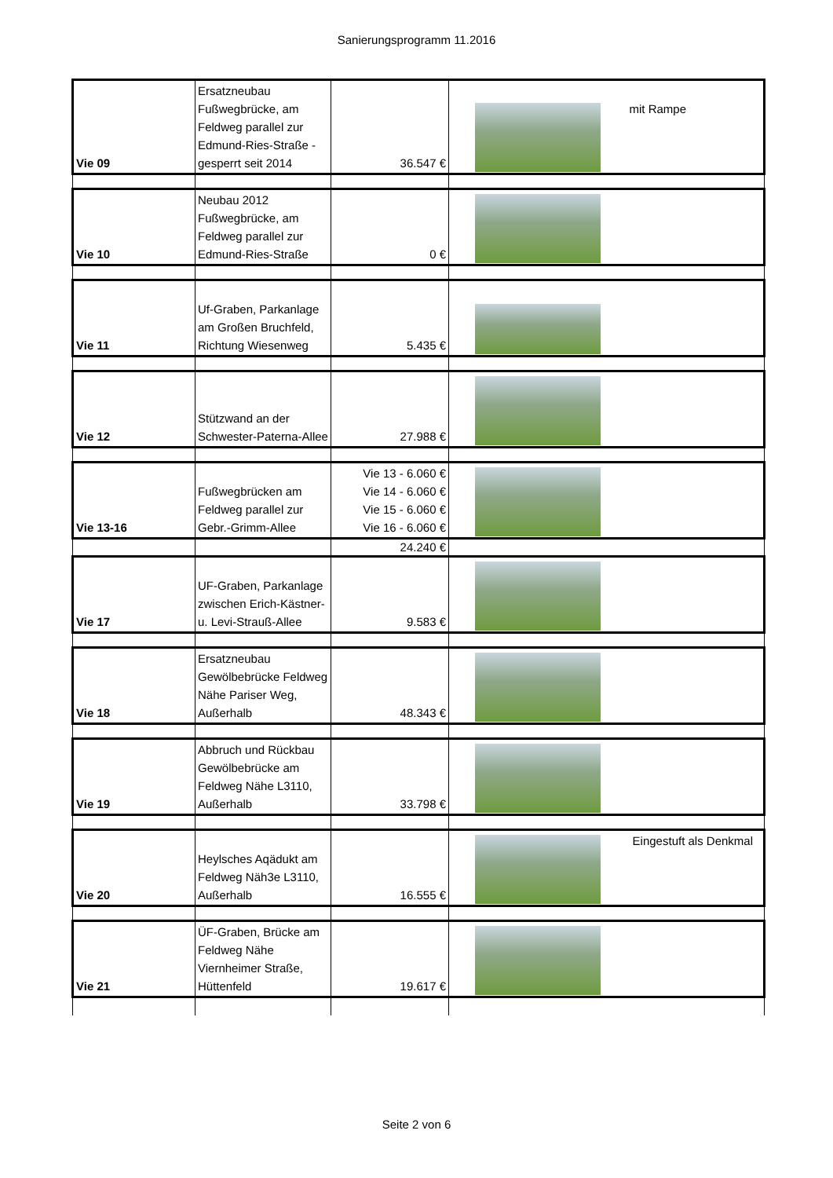Sanierungsprogramm 11.2016
| Vie 09 | Ersatzneubau Fußwegbrücke, am Feldweg parallel zur Edmund-Ries-Straße - gesperrt seit 2014 | 36.547 € | mit Rampe |
| Vie 10 | Neubau 2012 Fußwegbrücke, am Feldweg parallel zur Edmund-Ries-Straße | 0 € | |
| Vie 11 | Uf-Graben, Parkanlage am Großen Bruchfeld, Richtung Wiesenweg | 5.435 € | |
| Vie 12 | Stützwand an der Schwester-Paterna-Allee | 27.988 € | |
| Vie 13-16 | Fußwegbrücken am Feldweg parallel zur Gebr.-Grimm-Allee | Vie 13 - 6.060 € Vie 14 - 6.060 € Vie 15 - 6.060 € Vie 16 - 6.060 € | |
| | | 24.240 € | |
| Vie 17 | UF-Graben, Parkanlage zwischen Erich-Kästner-u. Levi-Strauß-Allee | 9.583 € | |
| Vie 18 | Ersatzneubau Gewölbebrücke Feldweg Nähe Pariser Weg, Außerhalb | 48.343 € | |
| Vie 19 | Abbruch und Rückbau Gewölbebrücke am Feldweg Nähe L3110, Außerhalb | 33.798 € | |
| Vie 20 | Heylsches Aqädukt am Feldweg Näh3e L3110, Außerhalb | 16.555 € | Eingestuft als Denkmal |
| Vie 21 | ÜF-Graben, Brücke am Feldweg Nähe Viernheimer Straße, Hüttenfeld | 19.617 € | |
Seite 2 von 6